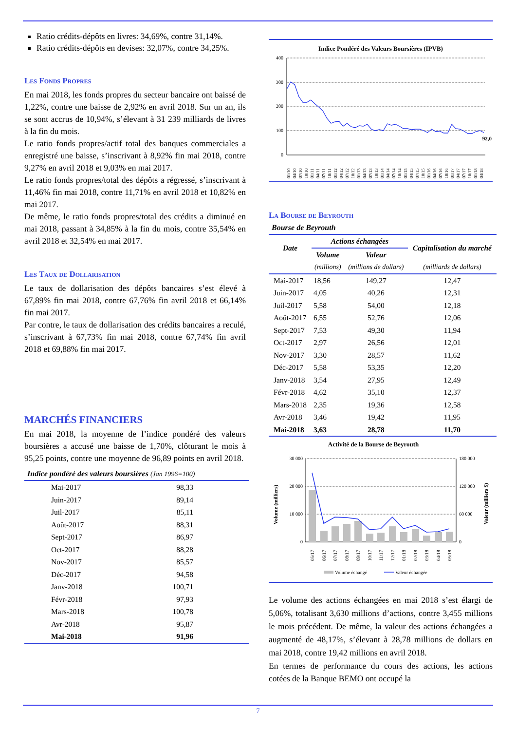Ratio crédits-dépôts en livres: 34,69%, contre 31,14%.
Ratio crédits-dépôts en devises: 32,07%, contre 34,25%.
Les Fonds Propres
En mai 2018, les fonds propres du secteur bancaire ont baissé de 1,22%, contre une baisse de 2,92% en avril 2018. Sur un an, ils se sont accrus de 10,94%, s’élevant à 31 239 milliards de livres à la fin du mois.
Le ratio fonds propres/actif total des banques commerciales a enregistré une baisse, s’inscrivant à 8,92% fin mai 2018, contre 9,27% en avril 2018 et 9,03% en mai 2017.
Le ratio fonds propres/total des dépôts a régressé, s’inscrivant à 11,46% fin mai 2018, contre 11,71% en avril 2018 et 10,82% en mai 2017.
De même, le ratio fonds propres/total des crédits a diminué en mai 2018, passant à 34,85% à la fin du mois, contre 35,54% en avril 2018 et 32,54% en mai 2017.
Les Taux de Dollarisation
Le taux de dollarisation des dépôts bancaires s’est élevé à 67,89% fin mai 2018, contre 67,76% fin avril 2018 et 66,14% fin mai 2017.
Par contre, le taux de dollarisation des crédits bancaires a reculé, s’inscrivant à 67,73% fin mai 2018, contre 67,74% fin avril 2018 et 69,88% fin mai 2017.
MARCHÉS FINANCIERS
En mai 2018, la moyenne de l’indice pondéré des valeurs boursières a accusé une baisse de 1,70%, clôturant le mois à 95,25 points, contre une moyenne de 96,89 points en avril 2018.
Indice pondéré des valeurs boursières (Jan 1996=100)
| Mai-2017 | 98,33 |
| Juin-2017 | 89,14 |
| Juil-2017 | 85,11 |
| Août-2017 | 88,31 |
| Sept-2017 | 86,97 |
| Oct-2017 | 88,28 |
| Nov-2017 | 85,57 |
| Déc-2017 | 94,58 |
| Janv-2018 | 100,71 |
| Févr-2018 | 97,93 |
| Mars-2018 | 100,78 |
| Avr-2018 | 95,87 |
| Mai-2018 | 91,96 |
Indice Pondéré des Valeurs Boursières (IPVB)
400
300
200
100
0
92,0
01/10
04/10
07/10
10/10
01/11
04/11
07/11
10/11
01/12
04/12
07/12
10/12
01/13
04/13
07/13
10/13
01/14
04/14
07/14
10/14
01/15
04/15
07/15
10/15
01/16
04/16
07/16
10/16
01/17
04/17
07/17
10/17
01/18
04/18
La Bourse de Beyrouth
Bourse de Beyrouth
| Date | Actions échangées | | Capitalisation du marché |
| --- | --- | --- | --- |
| | Volume | Valeur | |
| | (millions) | (millions de dollars) | (milliards de dollars) |
| Mai-2017 | 18,56 | 149,27 | 12,47 |
| Juin-2017 | 4,05 | 40,26 | 12,31 |
| Juil-2017 | 5,58 | 54,00 | 12,18 |
| Août-2017 | 6,55 | 52,76 | 12,06 |
| Sept-2017 | 7,53 | 49,30 | 11,94 |
| Oct-2017 | 2,97 | 26,56 | 12,01 |
| Nov-2017 | 3,30 | 28,57 | 11,62 |
| Déc-2017 | 5,58 | 53,35 | 12,20 |
| Janv-2018 | 3,54 | 27,95 | 12,49 |
| Févr-2018 | 4,62 | 35,10 | 12,37 |
| Mars-2018 | 2,35 | 19,36 | 12,58 |
| Avr-2018 | 3,46 | 19,42 | 11,95 |
| Mai-2018 | 3,63 | 28,78 | 11,70 |
Activité de la Bourse de Beyrouth
30 000
20 000
10 000
0
180 000
120 000
60 000
0
Volume (milliers)
Valeur (milliers $)
05/17
06/17
07/17
08/17
09/17
10/17
11/17
12/17
01/18
02/18
03/18
04/18
05/18
Volume échangé
Valeur échangée
Le volume des actions échangées en mai 2018 s’est élargi de 5,06%, totalisant 3,630 millions d’actions, contre 3,455 millions le mois précédent. De même, la valeur des actions échangées a augmenté de 48,17%, s’élevant à 28,78 millions de dollars en mai 2018, contre 19,42 millions en avril 2018.
En termes de performance du cours des actions, les actions cotées de la Banque BEMO ont occupé la
7